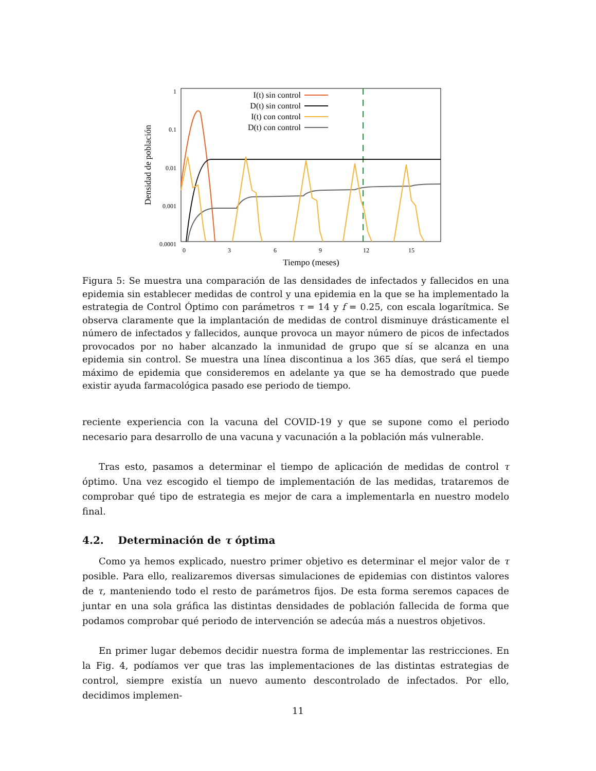1
0.1
0.01
0.001
0.0001
0
3
6
9
12
15
Tiempo (meses)
Densidad de población
I(t) sin control
D(t) sin control
I(t) con control
D(t) con control
Figura 5: Se muestra una comparación de las densidades de infectados y fallecidos en una epidemia sin establecer medidas de control y una epidemia en la que se ha implementado la estrategia de Control Óptimo con parámetros τ = 14 y f = 0.25, con escala logarítmica. Se observa claramente que la implantación de medidas de control disminuye drásticamente el número de infectados y fallecidos, aunque provoca un mayor número de picos de infectados provocados por no haber alcanzado la inmunidad de grupo que sí se alcanza en una epidemia sin control. Se muestra una línea discontinua a los 365 días, que será el tiempo máximo de epidemia que consideremos en adelante ya que se ha demostrado que puede existir ayuda farmacológica pasado ese periodo de tiempo.
reciente experiencia con la vacuna del COVID-19 y que se supone como el periodo necesario para desarrollo de una vacuna y vacunación a la población más vulnerable.
Tras esto, pasamos a determinar el tiempo de aplicación de medidas de control τ óptimo. Una vez escogido el tiempo de implementación de las medidas, trataremos de comprobar qué tipo de estrategia es mejor de cara a implementarla en nuestro modelo final.
4.2. Determinación de τ óptima
Como ya hemos explicado, nuestro primer objetivo es determinar el mejor valor de τ posible. Para ello, realizaremos diversas simulaciones de epidemias con distintos valores de τ, manteniendo todo el resto de parámetros fijos. De esta forma seremos capaces de juntar en una sola gráfica las distintas densidades de población fallecida de forma que podamos comprobar qué periodo de intervención se adecúa más a nuestros objetivos.
En primer lugar debemos decidir nuestra forma de implementar las restricciones. En la Fig. 4, podíamos ver que tras las implementaciones de las distintas estrategias de control, siempre existía un nuevo aumento descontrolado de infectados. Por ello, decidimos implemen-
11